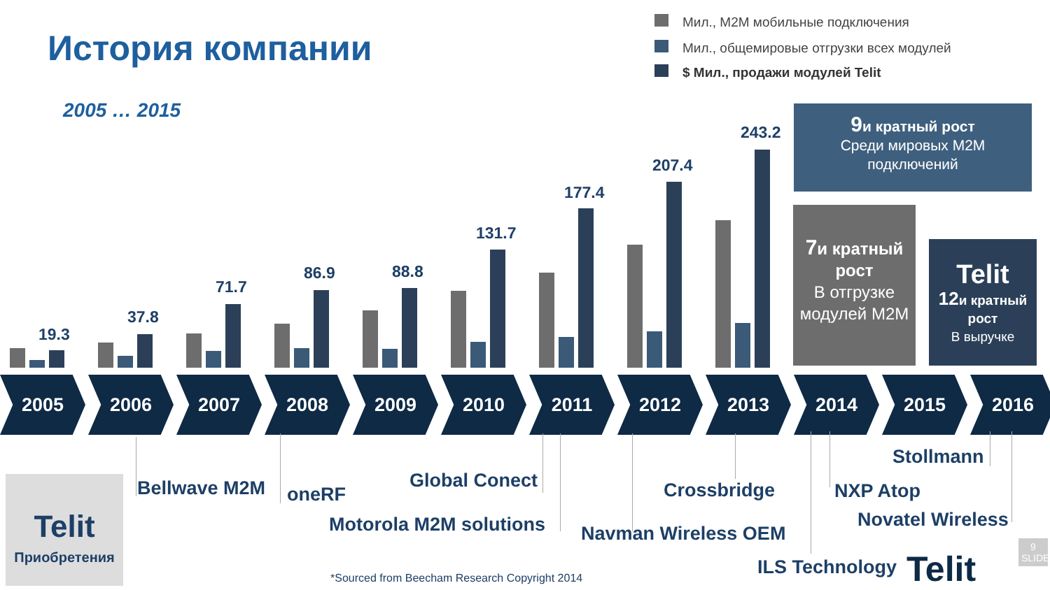История компании
2005 … 2015
Мил., M2M мобильные подключения
Мил., общемировые отгрузки всех модулей
$ Мил., продажи модулей Telit
19.3
37.8
71.7
86.9 88.8
131.7
177.4
207.4
243.2
9и кратный рост
Среди мировых M2M подключений
7и кратный рост
В отгрузке модулей M2M
Telit
12и кратный рост
В выручке
2005 2006 2007 2008 2009 2010 2011 2012 2013 2014 2015 2016
Telit
Приобретения
Bellwave M2M oneRF
Global Conect
Motorola M2M solutions
Crossbridge
Navman Wireless OEM
Stollmann
NXP Atop
Novatel Wireless
ILS Technology Telit
*Sourced from Beecham Research Copyright 2014
9
SLIDE